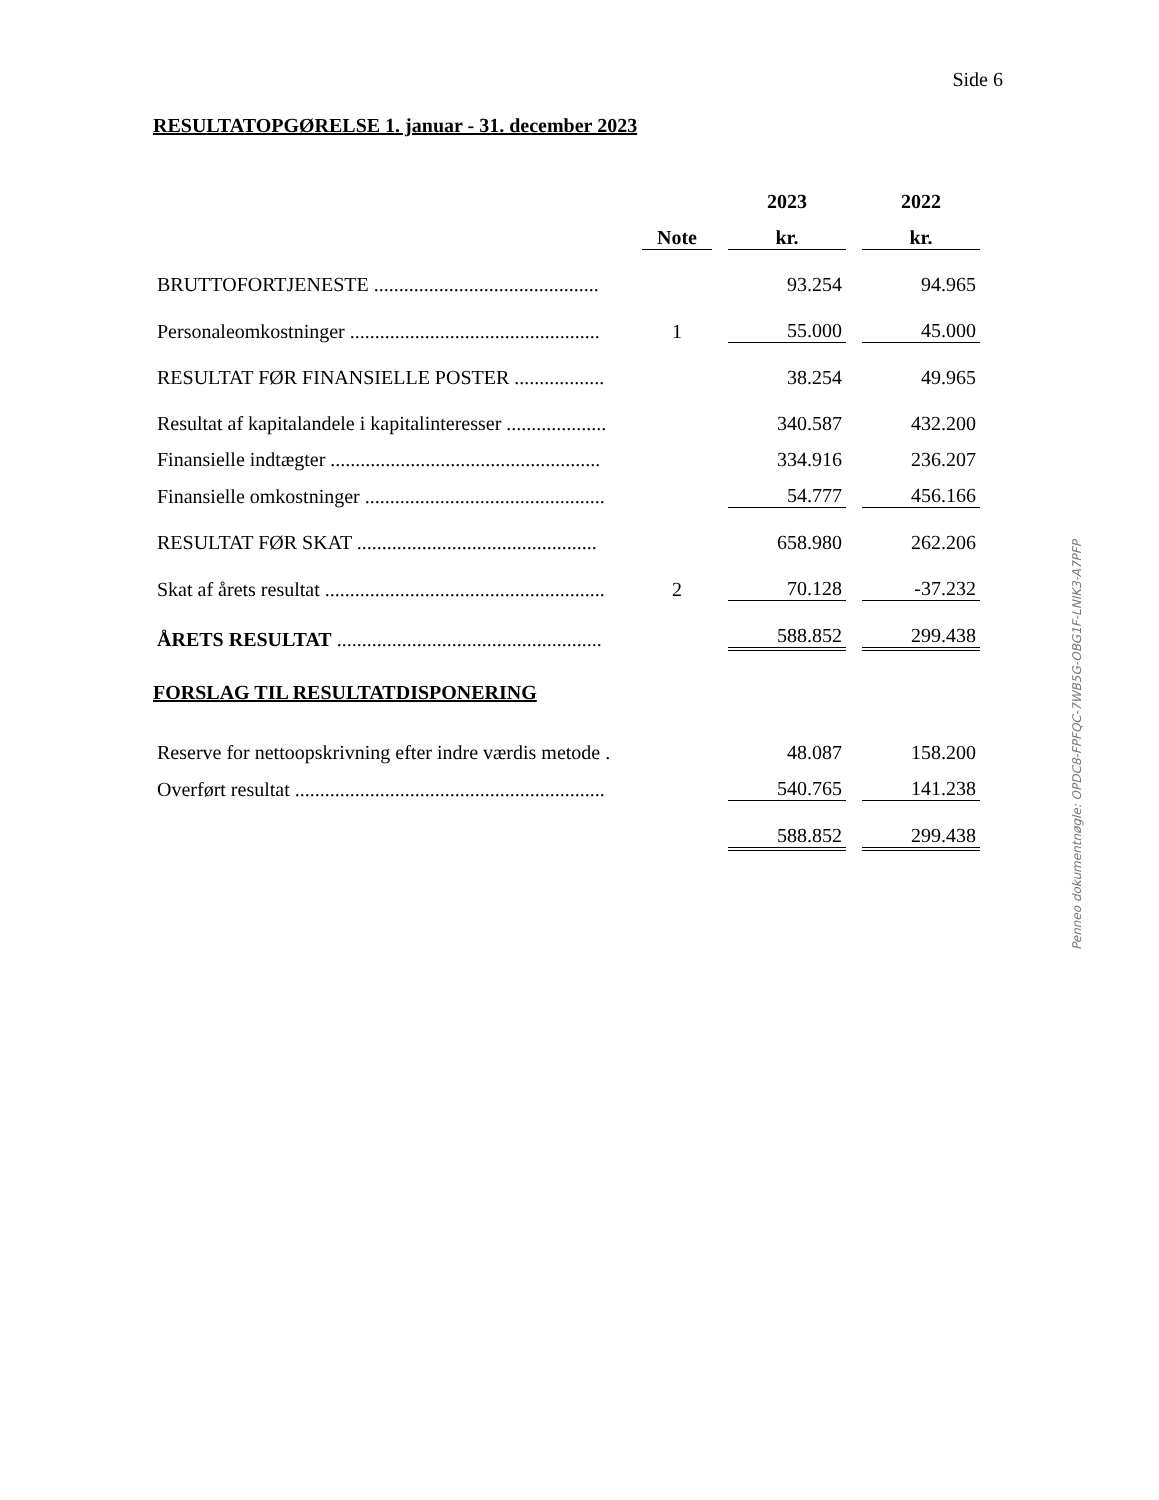Side 6
RESULTATOPGØRELSE 1. januar - 31. december 2023
| | | 2023 | 2022 |
| --- | --- | --- | --- |
| | Note | kr. | kr. |
| BRUTTOFORTJENESTE ............................................. | | 93.254 | 94.965 |
| Personaleomkostninger .................................................. | 1 | 55.000 | 45.000 |
| RESULTAT FØR FINANSIELLE POSTER .................. | | 38.254 | 49.965 |
| Resultat af kapitalandele i kapitalinteresser .................... | | 340.587 | 432.200 |
| Finansielle indtægter ...................................................... | | 334.916 | 236.207 |
| Finansielle omkostninger ................................................ | | 54.777 | 456.166 |
| RESULTAT FØR SKAT ................................................ | | 658.980 | 262.206 |
| Skat af årets resultat ........................................................ | 2 | 70.128 | -37.232 |
| ÅRETS RESULTAT ..................................................... | | 588.852 | 299.438 |
FORSLAG TIL RESULTATDISPONERING
| Reserve for nettoopskrivning efter indre værdis metode . | | 48.087 | 158.200 |
| Overført resultat .............................................................. | | 540.765 | 141.238 |
| | | 588.852 | 299.438 |
Penneo dokumentnøgle: OPDC8-FPFQC-7WB5G-OBG1F-LNIK3-A7PFP